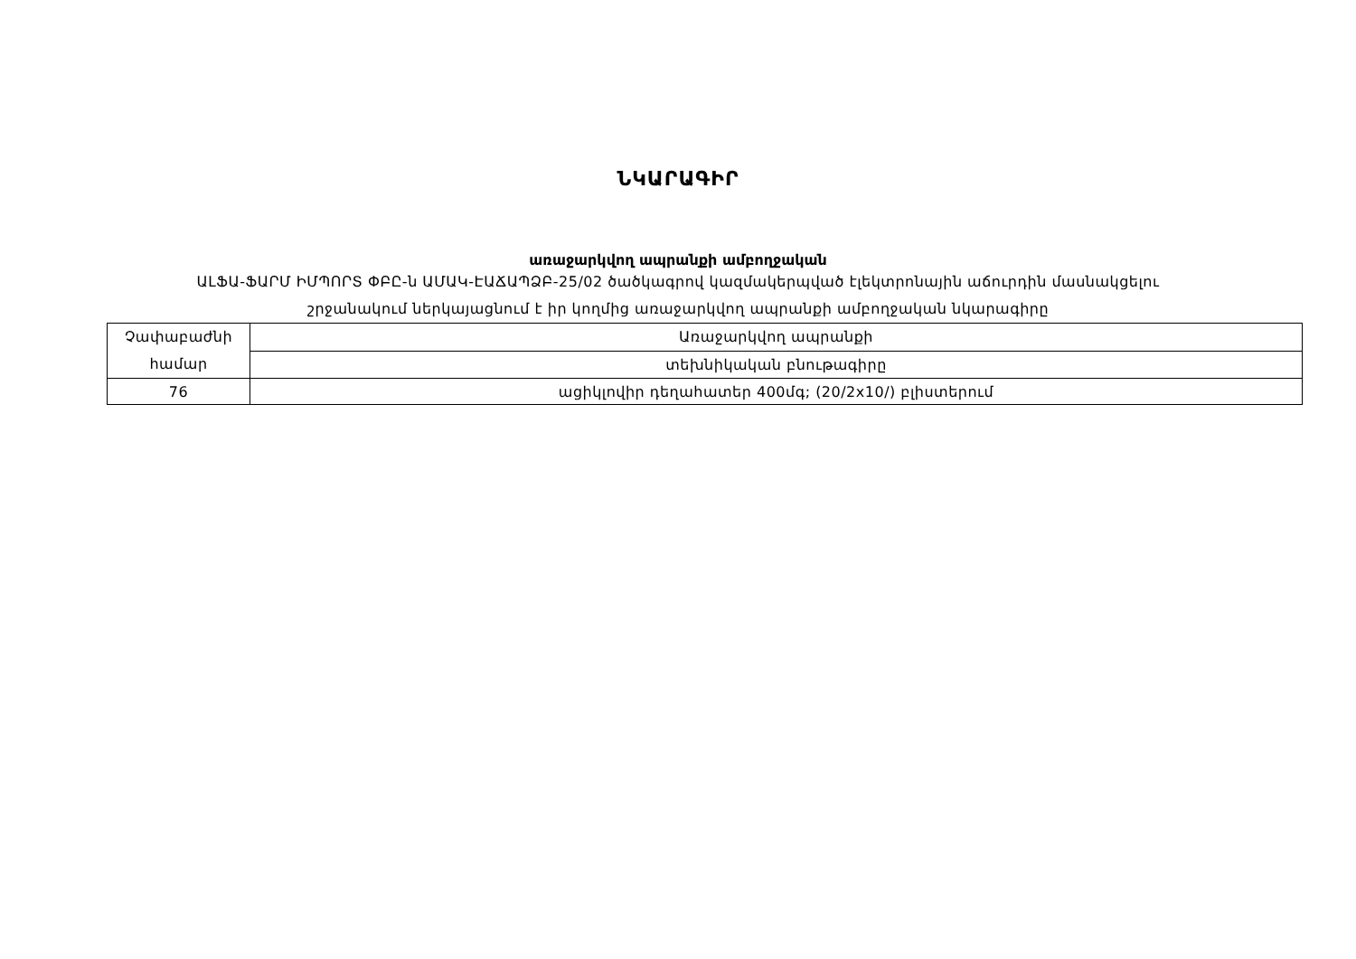ՆԿԱՐԱԳԻՐ
առաջարկվող ապրանքի ամբողջական
ԱԼՖԱ-ՖԱՐՄ ԻՄՊՈՐՏ ՓԲԸ-ն ԱՄԱԿ-ԷԱՃԱՊՁԲ-25/02 ծածկագրով կազմակերպված էլեկտրոնային աճուրդին մասնակցելու
շրջանակում ներկայացնում է իր կողմից առաջարկվող ապրանքի ամբողջական նկարագիրը
| Չափաբաժնի համար | Առաջարկվող ապրանքի |
| | տեխնիկական բնութագիրը |
| 76 | ացիկլովիր դեղահատեր 400մգ; (20/2x10/) բլիստերում |